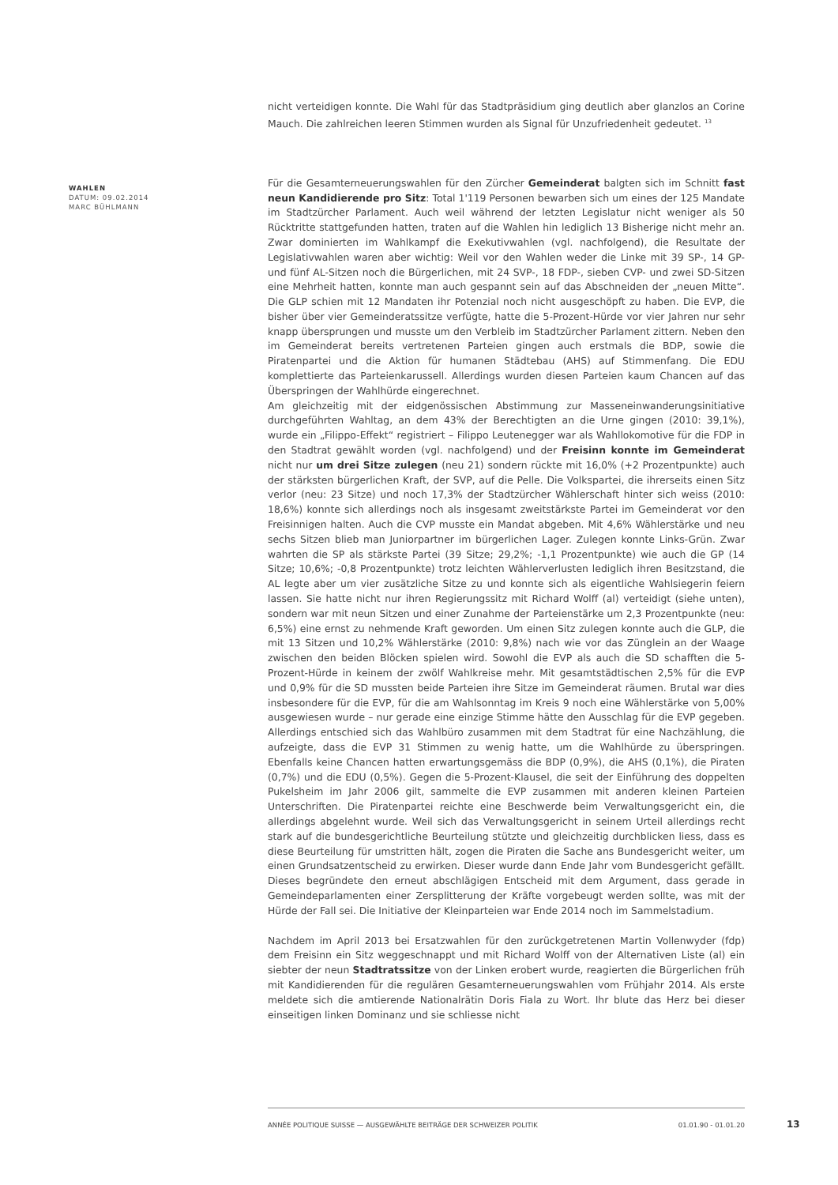nicht verteidigen konnte. Die Wahl für das Stadtpräsidium ging deutlich aber glanzlos an Corine Mauch. Die zahlreichen leeren Stimmen wurden als Signal für Unzufriedenheit gedeutet. <sup>13</sup>
Für die Gesamterneuerungswahlen für den Zürcher Gemeinderat balgten sich im Schnitt fast neun Kandidierende pro Sitz: Total 1'119 Personen bewarben sich um eines der 125 Mandate im Stadtzürcher Parlament. Auch weil während der letzten Legislatur nicht weniger als 50 Rücktritte stattgefunden hatten, traten auf die Wahlen hin lediglich 13 Bisherige nicht mehr an. Zwar dominierten im Wahlkampf die Exekutivwahlen (vgl. nachfolgend), die Resultate der Legislativwahlen waren aber wichtig: Weil vor den Wahlen weder die Linke mit 39 SP-, 14 GP- und fünf AL-Sitzen noch die Bürgerlichen, mit 24 SVP-, 18 FDP-, sieben CVP- und zwei SD-Sitzen eine Mehrheit hatten, konnte man auch gespannt sein auf das Abschneiden der „neuen Mitte“. Die GLP schien mit 12 Mandaten ihr Potenzial noch nicht ausgeschöpft zu haben. Die EVP, die bisher über vier Gemeinderatssitze verfügte, hatte die 5-Prozent-Hürde vor vier Jahren nur sehr knapp übersprungen und musste um den Verbleib im Stadtzürcher Parlament zittern. Neben den im Gemeinderat bereits vertretenen Parteien gingen auch erstmals die BDP, sowie die Piratenpartei und die Aktion für humanen Städtebau (AHS) auf Stimmenfang. Die EDU komplettierte das Parteienkarussell. Allerdings wurden diesen Parteien kaum Chancen auf das Überspringen der Wahlhürde eingerechnet.
Am gleichzeitig mit der eidgenössischen Abstimmung zur Masseneinwanderungsinitiative durchgeführten Wahltag, an dem 43% der Berechtigten an die Urne gingen (2010: 39,1%), wurde ein „Filippo-Effekt“ registriert – Filippo Leutenegger war als Wahllokomotive für die FDP in den Stadtrat gewählt worden (vgl. nachfolgend) und der Freisinn konnte im Gemeinderat nicht nur um drei Sitze zulegen (neu 21) sondern rückte mit 16,0% (+2 Prozentpunkte) auch der stärksten bürgerlichen Kraft, der SVP, auf die Pelle. Die Volkspartei, die ihrerseits einen Sitz verlor (neu: 23 Sitze) und noch 17,3% der Stadtzürcher Wählerschaft hinter sich weiss (2010: 18,6%) konnte sich allerdings noch als insgesamt zweitstärkste Partei im Gemeinderat vor den Freisinnigen halten. Auch die CVP musste ein Mandat abgeben. Mit 4,6% Wählerstärke und neu sechs Sitzen blieb man Juniorpartner im bürgerlichen Lager. Zulegen konnte Links-Grün. Zwar wahrten die SP als stärkste Partei (39 Sitze; 29,2%; -1,1 Prozentpunkte) wie auch die GP (14 Sitze; 10,6%; -0,8 Prozentpunkte) trotz leichten Wählerverlusten lediglich ihren Besitzstand, die AL legte aber um vier zusätzliche Sitze zu und konnte sich als eigentliche Wahlsiegerin feiern lassen. Sie hatte nicht nur ihren Regierungssitz mit Richard Wolff (al) verteidigt (siehe unten), sondern war mit neun Sitzen und einer Zunahme der Parteienstärke um 2,3 Prozentpunkte (neu: 6,5%) eine ernst zu nehmende Kraft geworden. Um einen Sitz zulegen konnte auch die GLP, die mit 13 Sitzen und 10,2% Wählerstärke (2010: 9,8%) nach wie vor das Zünglein an der Waage zwischen den beiden Blöcken spielen wird. Sowohl die EVP als auch die SD schafften die 5-Prozent-Hürde in keinem der zwölf Wahlkreise mehr. Mit gesamtstädtischen 2,5% für die EVP und 0,9% für die SD mussten beide Parteien ihre Sitze im Gemeinderat räumen. Brutal war dies insbesondere für die EVP, für die am Wahlsonntag im Kreis 9 noch eine Wählerstärke von 5,00% ausgewiesen wurde – nur gerade eine einzige Stimme hätte den Ausschlag für die EVP gegeben. Allerdings entschied sich das Wahlbüro zusammen mit dem Stadtrat für eine Nachzählung, die aufzeigte, dass die EVP 31 Stimmen zu wenig hatte, um die Wahlhürde zu überspringen. Ebenfalls keine Chancen hatten erwartungsgemäss die BDP (0,9%), die AHS (0,1%), die Piraten (0,7%) und die EDU (0,5%). Gegen die 5-Prozent-Klausel, die seit der Einführung des doppelten Pukelsheim im Jahr 2006 gilt, sammelte die EVP zusammen mit anderen kleinen Parteien Unterschriften. Die Piratenpartei reichte eine Beschwerde beim Verwaltungsgericht ein, die allerdings abgelehnt wurde. Weil sich das Verwaltungsgericht in seinem Urteil allerdings recht stark auf die bundesgerichtliche Beurteilung stützte und gleichzeitig durchblicken liess, dass es diese Beurteilung für umstritten hält, zogen die Piraten die Sache ans Bundesgericht weiter, um einen Grundsatzentscheid zu erwirken. Dieser wurde dann Ende Jahr vom Bundesgericht gefällt. Dieses begründete den erneut abschlägigen Entscheid mit dem Argument, dass gerade in Gemeindeparlamenten einer Zersplitterung der Kräfte vorgebeugt werden sollte, was mit der Hürde der Fall sei. Die Initiative der Kleinparteien war Ende 2014 noch im Sammelstadium.
Nachdem im April 2013 bei Ersatzwahlen für den zurückgetretenen Martin Vollenwyder (fdp) dem Freisinn ein Sitz weggeschnappt und mit Richard Wolff von der Alternativen Liste (al) ein siebter der neun Stadtratssitze von der Linken erobert wurde, reagierten die Bürgerlichen früh mit Kandidierenden für die regulären Gesamterneuerungswahlen vom Frühjahr 2014. Als erste meldete sich die amtierende Nationalrätin Doris Fiala zu Wort. Ihr blute das Herz bei dieser einseitigen linken Dominanz und sie schliesse nicht
WAHLEN
DATUM: 09.02.2014
MARC BÜHLMANN
ANNÉE POLITIQUE SUISSE — AUSGEWÄHLTE BEITRÄGE DER SCHWEIZER POLITIK 01.01.90 - 01.01.20
13